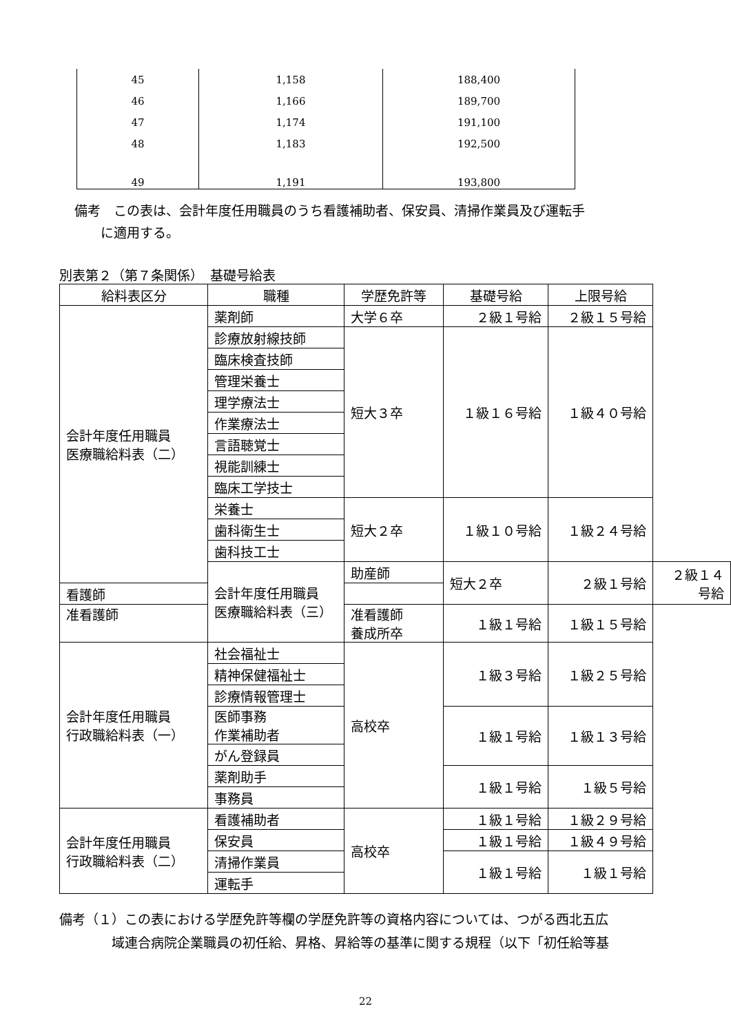| 45 | 1,158 | 188,400 |
| 46 | 1,166 | 189,700 |
| 47 | 1,174 | 191,100 |
| 48 | 1,183 | 192,500 |
| 49 | 1,191 | 193,800 |
備考　この表は、会計年度任用職員のうち看護補助者、保安員、清掃作業員及び運転手
　　に適用する。
別表第２（第７条関係）　基礎号給表
| 給料表区分 | 職種 | 学歴免許等 | 基礎号給 | 上限号給 | |
| --- | --- | --- | --- | --- | --- |
| 会計年度任用職員 医療職給料表（二） | 薬剤師 | 大学６卒 | ２級１号給 | ２級１５号給 | |
| | 診療放射線技師 | 短大３卒 | １級１６号給 | １級４０号給 | |
| | 臨床検査技師 | | | | |
| | 管理栄養士 | | | | |
| | 理学療法士 | | | | |
| | 作業療法士 | | | | |
| | 言語聴覚士 | | | | |
| | 視能訓練士 | | | | |
| | 臨床工学技士 | | | | |
| | 栄養士 | 短大２卒 | １級１０号給 | １級２４号給 | |
| | 歯科衛生士 | | | | |
| | 歯科技工士 | | | | |
| | 会計年度任用職員 医療職給料表（三） | 助産師 | 短大２卒 | ２級１号給 | ２級１４号給 |
| 看護師 | | | | | |
| 准看護師 | | 准看護師 養成所卒 | １級１号給 | １級１５号給 | |
| 会計年度任用職員 行政職給料表（一） | 社会福祉士 | 高校卒 | １級３号給 | １級２５号給 | |
| | 精神保健福祉士 | | | | |
| | 診療情報管理士 | | | | |
| | 医師事務 作業補助者 | | １級１号給 | １級１３号給 | |
| | がん登録員 | | | | |
| | 薬剤助手 | | １級１号給 | １級５号給 | |
| | 事務員 | | | | |
| 会計年度任用職員 行政職給料表（二） | 看護補助者 | 高校卒 | １級１号給 | １級２９号給 | |
| | 保安員 | | １級１号給 | １級４９号給 | |
| | 清掃作業員 | | １級１号給 | １級１号給 | |
| | 運転手 | | | | |
備考（１）この表における学歴免許等欄の学歴免許等の資格内容については、つがる西北五広
　　　　域連合病院企業職員の初任給、昇格、昇給等の基準に関する規程（以下「初任給等基
22